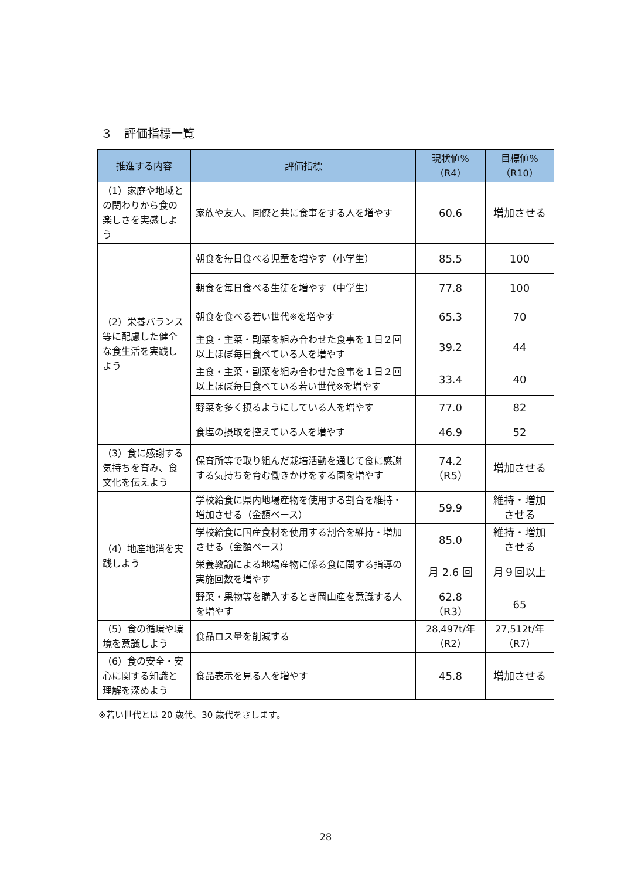３　評価指標一覧
| 推進する内容 | 評価指標 | 現状値% （R4） | 目標値% （R10） |
| --- | --- | --- | --- |
| （1）家庭や地域との関わりから食の楽しさを実感しよう | 家族や友人、同僚と共に食事をする人を増やす | 60.6 | 増加させる |
| （2）栄養バランス等に配慮した健全な食生活を実践しよう | 朝食を毎日食べる児童を増やす（小学生） | 85.5 | 100 |
| | 朝食を毎日食べる生徒を増やす（中学生） | 77.8 | 100 |
| | 朝食を食べる若い世代※を増やす | 65.3 | 70 |
| | 主食・主菜・副菜を組み合わせた食事を１日２回以上ほぼ毎日食べている人を増やす | 39.2 | 44 |
| | 主食・主菜・副菜を組み合わせた食事を１日２回以上ほぼ毎日食べている若い世代※を増やす | 33.4 | 40 |
| | 野菜を多く摂るようにしている人を増やす | 77.0 | 82 |
| | 食塩の摂取を控えている人を増やす | 46.9 | 52 |
| （3）食に感謝する気持ちを育み、食文化を伝えよう | 保育所等で取り組んだ栽培活動を通じて食に感謝する気持ちを育む働きかけをする園を増やす | 74.2 （R5） | 増加させる |
| （4）地産地消を実践しよう | 学校給食に県内地場産物を使用する割合を維持・増加させる（金額ベース） | 59.9 | 維持・増加させる |
| | 学校給食に国産食材を使用する割合を維持・増加させる（金額ベース） | 85.0 | 維持・増加させる |
| | 栄養教諭による地場産物に係る食に関する指導の実施回数を増やす | 月 2.6 回 | 月９回以上 |
| | 野菜・果物等を購入するとき岡山産を意識する人を増やす | 62.8 （R3） | 65 |
| （5）食の循環や環境を意識しよう | 食品ロス量を削減する | 28,497t/年 （R2） | 27,512t/年 （R7） |
| （6）食の安全・安心に関する知識と理解を深めよう | 食品表示を見る人を増やす | 45.8 | 増加させる |
※若い世代とは 20 歳代、30 歳代をさします。
28